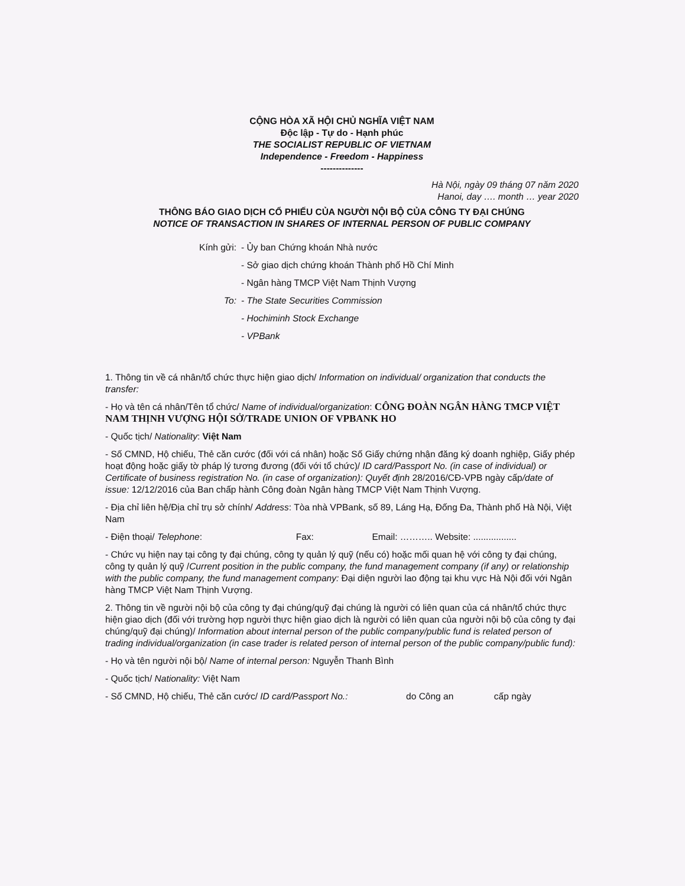CỘNG HÒA XÃ HỘI CHỦ NGHĨA VIỆT NAM
Độc lập - Tự do - Hạnh phúc
THE SOCIALIST REPUBLIC OF VIETNAM
Independence - Freedom - Happiness
--------------
Hà Nội, ngày 09 tháng 07 năm 2020
Hanoi, day …. month … year 2020
THÔNG BÁO GIAO DỊCH CỔ PHIẾU CỦA NGƯỜI NỘI BỘ CỦA CÔNG TY ĐẠI CHÚNG
NOTICE OF TRANSACTION IN SHARES OF INTERNAL PERSON OF PUBLIC COMPANY
Kính gửi:
- Ủy ban Chứng khoán Nhà nước
- Sở giao dịch chứng khoán Thành phố Hồ Chí Minh
- Ngân hàng TMCP Việt Nam Thịnh Vượng
To:
- The State Securities Commission
- Hochiminh Stock Exchange
- VPBank
1. Thông tin về cá nhân/tổ chức thực hiện giao dịch/ Information on individual/ organization that conducts the transfer:
- Họ và tên cá nhân/Tên tổ chức/ Name of individual/organization: CÔNG ĐOÀN NGÂN HÀNG TMCP VIỆT NAM THỊNH VƯỢNG HỘI SỞ/TRADE UNION OF VPBANK HO
- Quốc tịch/ Nationality: Việt Nam
- Số CMND, Hộ chiếu, Thẻ căn cước (đối với cá nhân) hoặc Số Giấy chứng nhận đăng ký doanh nghiệp, Giấy phép hoạt động hoặc giấy tờ pháp lý tương đương (đối với tổ chức)/ ID card/Passport No. (in case of individual) or Certificate of business registration No. (in case of organization): Quyết định 28/2016/CĐ-VPB ngày cấp/date of issue: 12/12/2016 của Ban chấp hành Công đoàn Ngân hàng TMCP Việt Nam Thịnh Vượng.
- Địa chỉ liên hệ/Địa chỉ trụ sở chính/ Address: Tòa nhà VPBank, số 89, Láng Hạ, Đống Đa, Thành phố Hà Nội, Việt Nam
- Điện thoại/ Telephone: Fax: Email: ……….. Website: .................
- Chức vụ hiện nay tại công ty đại chúng, công ty quản lý quỹ (nếu có) hoặc mối quan hệ với công ty đại chúng, công ty quản lý quỹ /Current position in the public company, the fund management company (if any) or relationship with the public company, the fund management company: Đại diện người lao động tại khu vực Hà Nội đối với Ngân hàng TMCP Việt Nam Thịnh Vượng.
2. Thông tin về người nội bộ của công ty đại chúng/quỹ đại chúng là người có liên quan của cá nhân/tổ chức thực hiện giao dịch (đối với trường hợp người thực hiện giao dịch là người có liên quan của người nội bộ của công ty đại chúng/quỹ đại chúng)/ Information about internal person of the public company/public fund is related person of trading individual/organization (in case trader is related person of internal person of the public company/public fund):
- Họ và tên người nội bộ/ Name of internal person: Nguyễn Thanh Bình
- Quốc tịch/ Nationality: Việt Nam
- Số CMND, Hộ chiếu, Thẻ căn cước/ ID card/Passport No.: do Công an cấp ngày